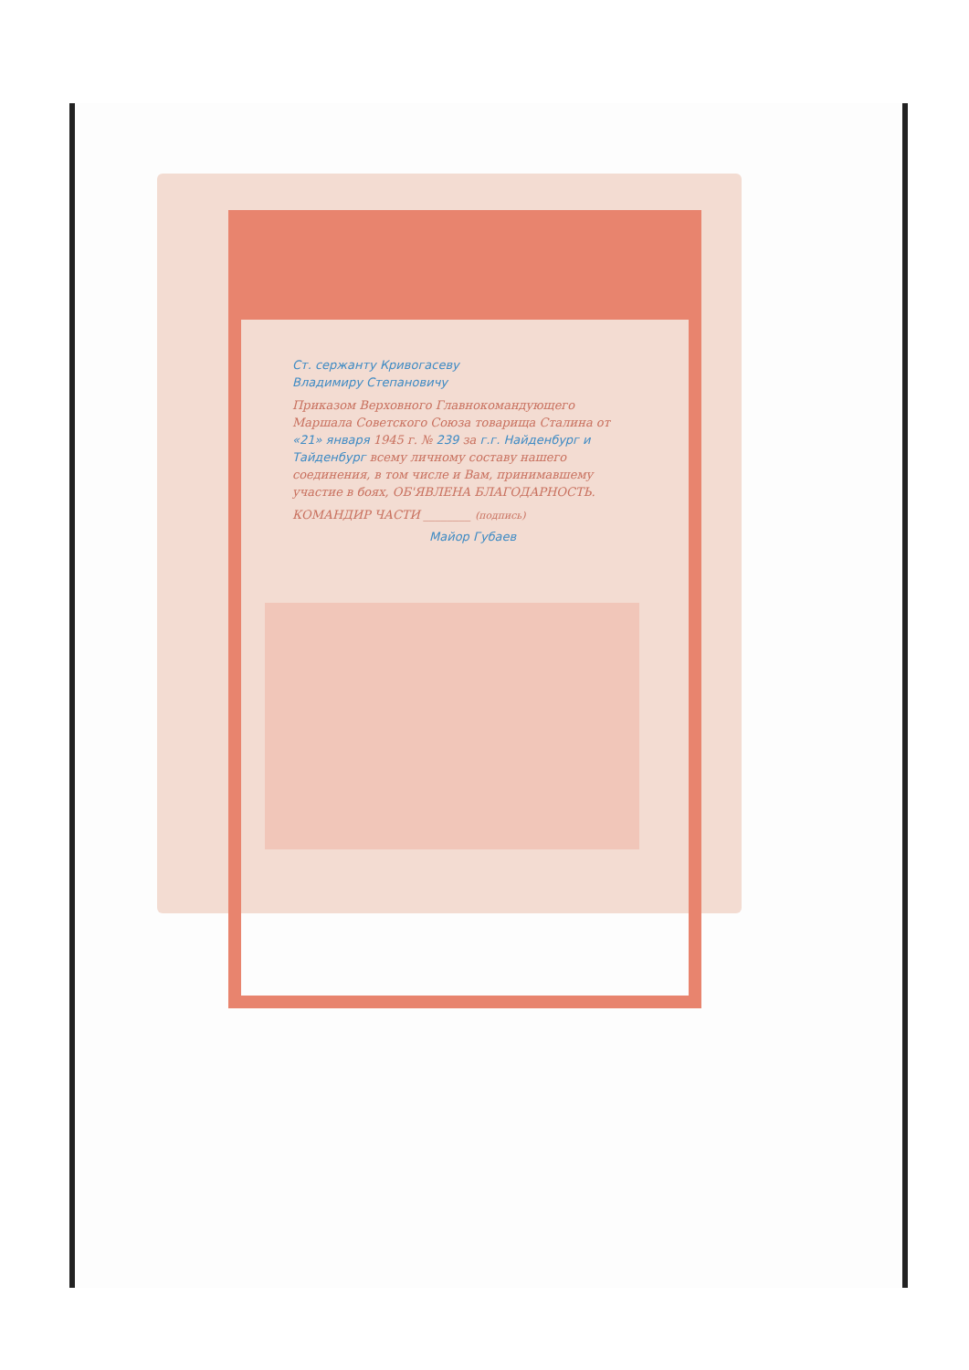Ст. сержанту Кривогасеву
Владимиру Степановичу
Приказом Верховного Главнокомандующего Маршала Советского Союза товарища Сталина от «21» января 1945 г. № 239 за г.г. Найденбург и Тайденбург всему личному составу нашего соединения, в том числе и Вам, принимавшему участие в боях, ОБ'ЯВЛЕНА БЛАГОДАРНОСТЬ.
КОМАНДИР ЧАСТИ ________ (подпись)
Майор Губаев